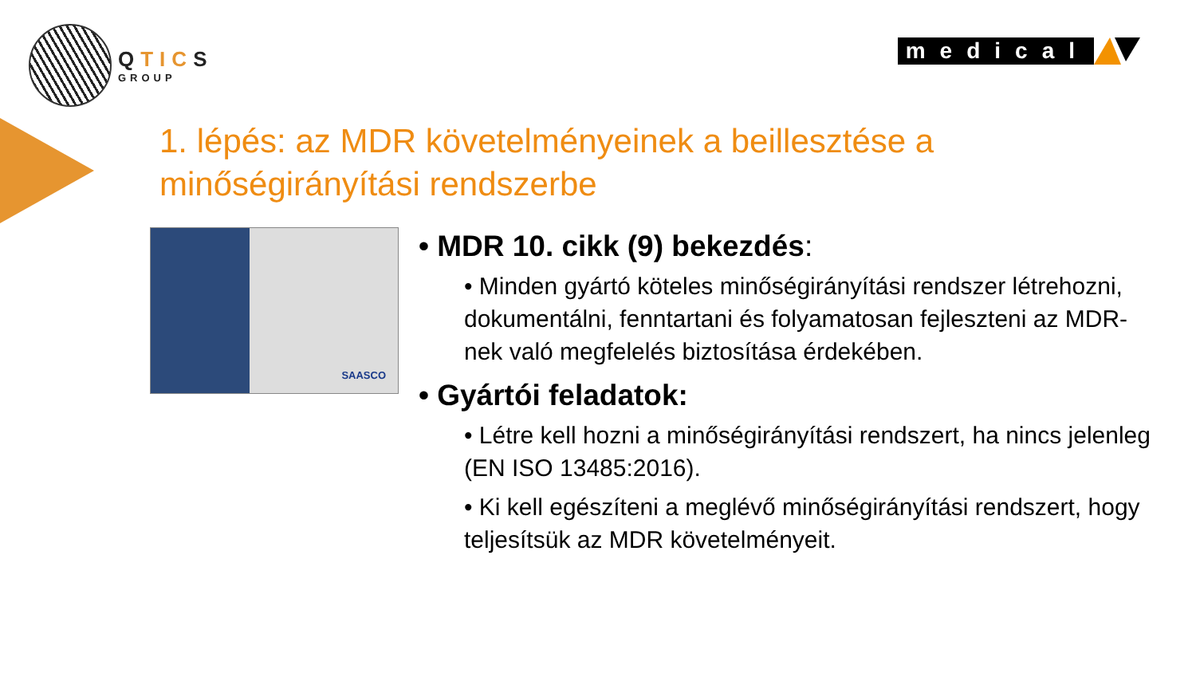QTICS
GROUP
medical
1. lépés: az MDR követelményeinek a beillesztése a minőségirányítási rendszerbe
SAASCO
• MDR 10. cikk (9) bekezdés:
• Minden gyártó köteles minőségirányítási rendszer létrehozni, dokumentálni, fenntartani és folyamatosan fejleszteni az MDR-nek való megfelelés biztosítása érdekében.
• Gyártói feladatok:
• Létre kell hozni a minőségirányítási rendszert, ha nincs jelenleg (EN ISO 13485:2016).
• Ki kell egészíteni a meglévő minőségirányítási rendszert, hogy teljesítsük az MDR követelményeit.